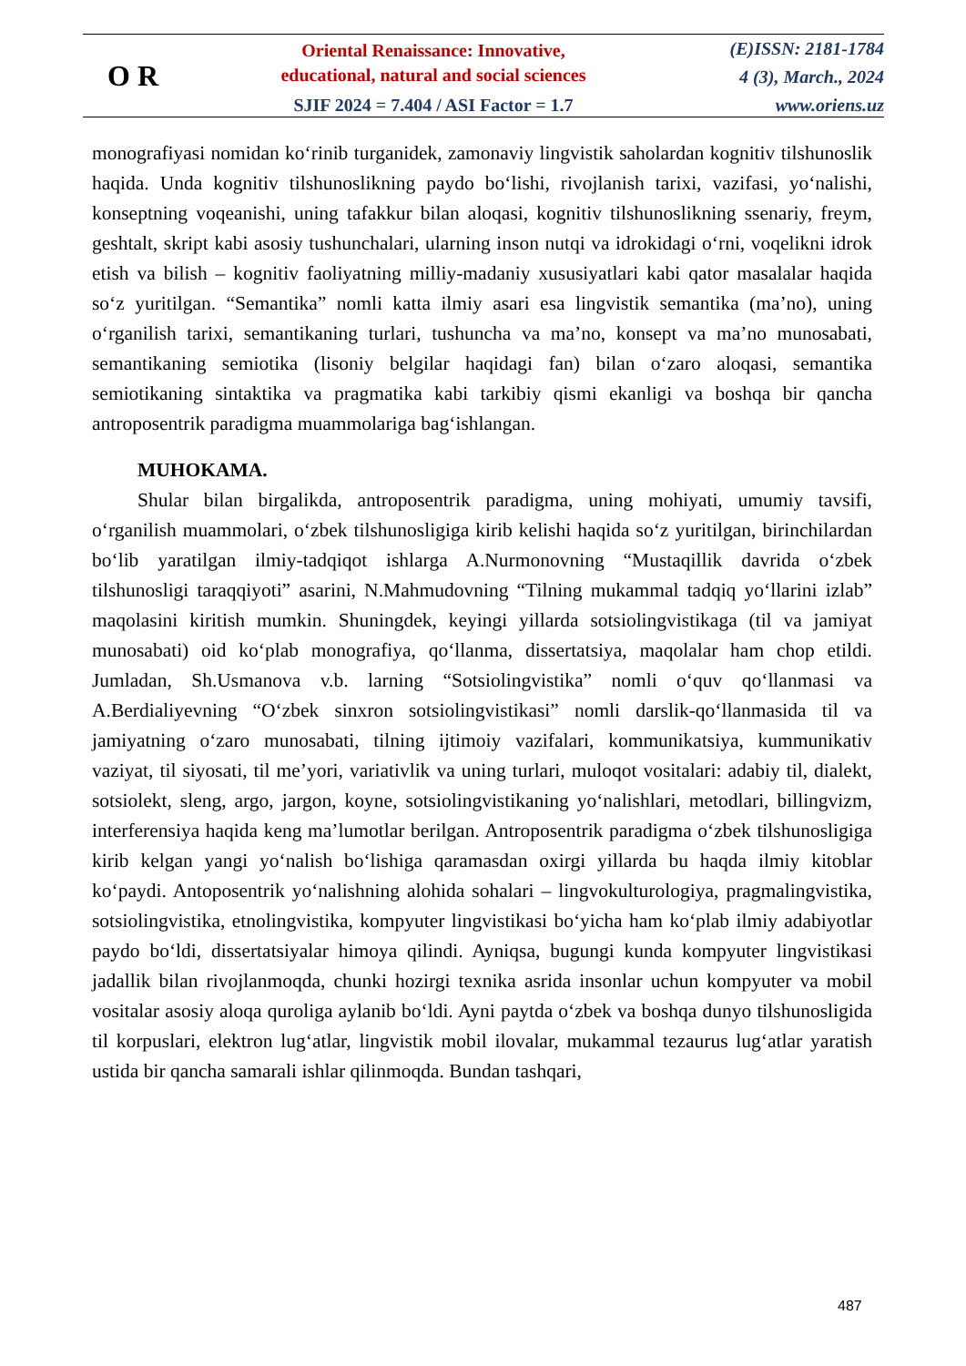O R
Oriental Renaissance: Innovative,
educational, natural and social sciences
SJIF 2024 = 7.404 / ASI Factor = 1.7
(E)ISSN: 2181-1784
4 (3), March., 2024
www.oriens.uz
monografiyasi nomidan ko‘rinib turganidek, zamonaviy lingvistik saholardan kognitiv tilshunoslik haqida. Unda kognitiv tilshunoslikning paydo bo‘lishi, rivojlanish tarixi, vazifasi, yo‘nalishi, konseptning voqeanishi, uning tafakkur bilan aloqasi, kognitiv tilshunoslikning ssenariy, freym, geshtalt, skript kabi asosiy tushunchalari, ularning inson nutqi va idrokidagi o‘rni, voqelikni idrok etish va bilish – kognitiv faoliyatning milliy-madaniy xususiyatlari kabi qator masalalar haqida so‘z yuritilgan. “Semantika” nomli katta ilmiy asari esa lingvistik semantika (ma’no), uning o‘rganilish tarixi, semantikaning turlari, tushuncha va ma’no, konsept va ma’no munosabati, semantikaning semiotika (lisoniy belgilar haqidagi fan) bilan o‘zaro aloqasi, semantika semiotikaning sintaktika va pragmatika kabi tarkibiy qismi ekanligi va boshqa bir qancha antroposentrik paradigma muammolariga bag‘ishlangan.
MUHOKAMA.
Shular bilan birgalikda, antroposentrik paradigma, uning mohiyati, umumiy tavsifi, o‘rganilish muammolari, o‘zbek tilshunosligiga kirib kelishi haqida so‘z yuritilgan, birinchilardan bo‘lib yaratilgan ilmiy-tadqiqot ishlarga A.Nurmonovning “Mustaqillik davrida o‘zbek tilshunosligi taraqqiyoti” asarini, N.Mahmudovning “Tilning mukammal tadqiq yo‘llarini izlab” maqolasini kiritish mumkin. Shuningdek, keyingi yillarda sotsiolingvistikaga (til va jamiyat munosabati) oid ko‘plab monografiya, qo‘llanma, dissertatsiya, maqolalar ham chop etildi. Jumladan, Sh.Usmanova v.b. larning “Sotsiolingvistika” nomli o‘quv qo‘llanmasi va A.Berdialiyevning “O‘zbek sinxron sotsiolingvistikasi” nomli darslik-qo‘llanmasida til va jamiyatning o‘zaro munosabati, tilning ijtimoiy vazifalari, kommunikatsiya, kummunikativ vaziyat, til siyosati, til me’yori, variativlik va uning turlari, muloqot vositalari: adabiy til, dialekt, sotsiolekt, sleng, argo, jargon, koyne, sotsiolingvistikaning yo‘nalishlari, metodlari, billingvizm, interferensiya haqida keng ma’lumotlar berilgan. Antroposentrik paradigma o‘zbek tilshunosligiga kirib kelgan yangi yo‘nalish bo‘lishiga qaramasdan oxirgi yillarda bu haqda ilmiy kitoblar ko‘paydi. Antoposentrik yo‘nalishning alohida sohalari – lingvokulturologiya, pragmalingvistika, sotsiolingvistika, etnolingvistika, kompyuter lingvistikasi bo‘yicha ham ko‘plab ilmiy adabiyotlar paydo bo‘ldi, dissertatsiyalar himoya qilindi. Ayniqsa, bugungi kunda kompyuter lingvistikasi jadallik bilan rivojlanmoqda, chunki hozirgi texnika asrida insonlar uchun kompyuter va mobil vositalar asosiy aloqa quroliga aylanib bo‘ldi. Ayni paytda o‘zbek va boshqa dunyo tilshunosligida til korpuslari, elektron lug‘atlar, lingvistik mobil ilovalar, mukammal tezaurus lug‘atlar yaratish ustida bir qancha samarali ishlar qilinmoqda. Bundan tashqari,
487